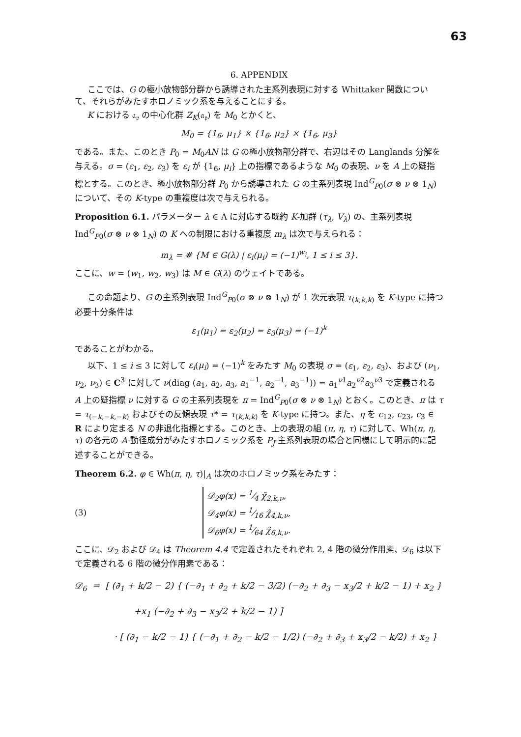63
6. APPENDIX
ここでは、G の極小放物部分群から誘導された主系列表現に対する Whittaker 関数について、それらがみたすホロノミック系を与えることにする。
K における 𝔞<sub>𝔭</sub> の中心化群 Z<sub>K</sub>(𝔞<sub>𝔭</sub>) を M<sub>0</sub> とかくと、
M<sub>0</sub> = {1<sub>6</sub>, μ<sub>1</sub>} × {1<sub>6</sub>, μ<sub>2</sub>} × {1<sub>6</sub>, μ<sub>3</sub>}
である。また、このとき P<sub>0</sub> = M<sub>0</sub>AN は G の極小放物部分群で、右辺はその Langlands 分解を与える。σ = (ε<sub>1</sub>, ε<sub>2</sub>, ε<sub>3</sub>) を ε<sub>i</sub> が {1<sub>6</sub>, μ<sub>i</sub>} 上の指標であるような M<sub>0</sub> の表現、ν を A 上の疑指標とする。このとき、極小放物部分群 P<sub>0</sub> から誘導された G の主系列表現 Ind<sup>G</sup><sub>P0</sub>(σ ⊗ ν ⊗ 1<sub>N</sub>) について、その K-type の重複度は次で与えられる。
Proposition 6.1. パラメーター λ ∈ Λ に対応する既約 K-加群 (τ<sub>λ</sub>, V<sub>λ</sub>) の、主系列表現 Ind<sup>G</sup><sub>P0</sub>(σ ⊗ ν ⊗ 1<sub>N</sub>) の K への制限における重複度 m<sub>λ</sub> は次で与えられる：
m<sub>λ</sub> = # {M ∈ G(λ) | ε<sub>i</sub>(μ<sub>i</sub>) = (−1)<sup>w<sub>i</sub></sup>, 1 ≤ i ≤ 3}.
ここに、w = (w<sub>1</sub>, w<sub>2</sub>, w<sub>3</sub>) は M ∈ G(λ) のウェイトである。
この命題より、G の主系列表現 Ind<sup>G</sup><sub>P0</sub>(σ ⊗ ν ⊗ 1<sub>N</sub>) が 1 次元表現 τ<sub>(k,k,k)</sub> を K-type に持つ必要十分条件は
ε<sub>1</sub>(μ<sub>1</sub>) = ε<sub>2</sub>(μ<sub>2</sub>) = ε<sub>3</sub>(μ<sub>3</sub>) = (−1)<sup>k</sup>
であることがわかる。
以下、1 ≤ i ≤ 3 に対して ε<sub>i</sub>(μ<sub>i</sub>) = (−1)<sup>k</sup> をみたす M<sub>0</sub> の表現 σ = (ε<sub>1</sub>, ε<sub>2</sub>, ε<sub>3</sub>)、および (ν<sub>1</sub>, ν<sub>2</sub>, ν<sub>3</sub>) ∈ C<sup>3</sup> に対して ν(diag (a<sub>1</sub>, a<sub>2</sub>, a<sub>3</sub>, a<sub>1</sub><sup>−1</sup>, a<sub>2</sub><sup>−1</sup>, a<sub>3</sub><sup>−1</sup>)) = a<sub>1</sub><sup>ν1</sup>a<sub>2</sub><sup>ν2</sup>a<sub>3</sub><sup>ν3</sup> で定義される A 上の疑指標 ν に対する G の主系列表現を π = Ind<sup>G</sup><sub>P0</sub>(σ ⊗ ν ⊗ 1<sub>N</sub>) とおく。このとき、π は τ = τ<sub>(−k,−k,−k)</sub> およびその反傾表現 τ* = τ<sub>(k,k,k)</sub> を K-type に持つ。また、η を c<sub>12</sub>, c<sub>23</sub>, c<sub>3</sub> ∈ R により定まる N の非退化指標とする。このとき、上の表現の組 (π, η, τ) に対して、Wh(π, η, τ) の各元の A-動径成分がみたすホロノミック系を P<sub>J</sub>-主系列表現の場合と同様にして明示的に記述することができる。
Theorem 6.2. φ ∈ Wh(π, η, τ)|<sub>A</sub> は次のホロノミック系をみたす：
(3)
𝒟<sub>2</sub>φ(x) = 1⁄4 χ̃<sub>2,k,ν</sub>,
𝒟<sub>4</sub>φ(x) = 1⁄16 χ̃<sub>4,k,ν</sub>,
𝒟<sub>6</sub>φ(x) = 1⁄64 χ̃<sub>6,k,ν</sub>.
ここに、𝒟<sub>2</sub> および 𝒟<sub>4</sub> は Theorem 4.4 で定義されたそれぞれ 2, 4 階の微分作用素、𝒟<sub>6</sub> は以下で定義される 6 階の微分作用素である：
𝒟<sub>6</sub> = [ (∂<sub>1</sub> + k/2 − 2) { (−∂<sub>1</sub> + ∂<sub>2</sub> + k/2 − 3/2) (−∂<sub>2</sub> + ∂<sub>3</sub> − x<sub>3</sub>/2 + k/2 − 1) + x<sub>2</sub> }
+x<sub>1</sub> (−∂<sub>2</sub> + ∂<sub>3</sub> − x<sub>3</sub>/2 + k/2 − 1) ]
· [ (∂<sub>1</sub> − k/2 − 1) { (−∂<sub>1</sub> + ∂<sub>2</sub> − k/2 − 1/2) (−∂<sub>2</sub> + ∂<sub>3</sub> + x<sub>3</sub>/2 − k/2) + x<sub>2</sub> }